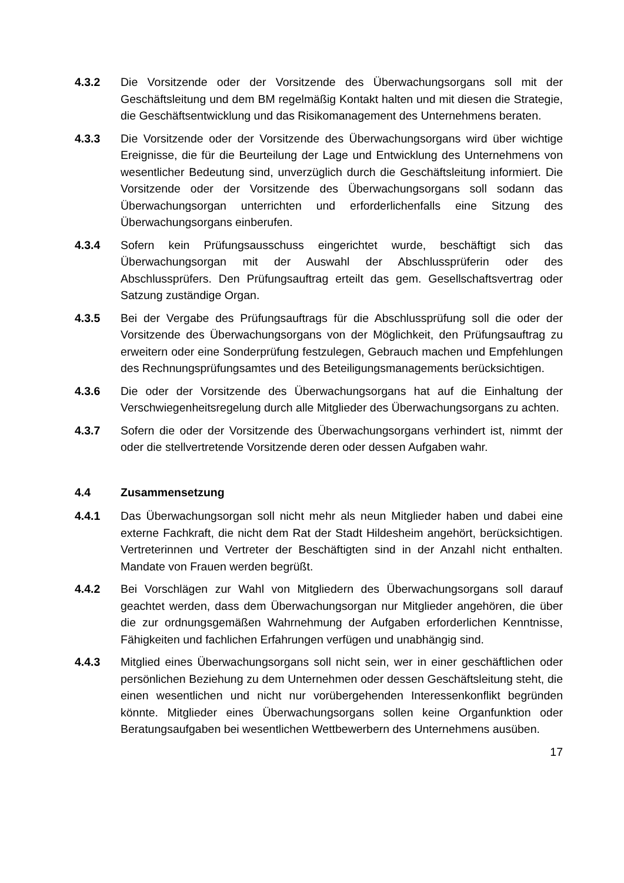4.3.2 Die Vorsitzende oder der Vorsitzende des Überwachungsorgans soll mit der Geschäftsleitung und dem BM regelmäßig Kontakt halten und mit diesen die Strategie, die Geschäftsentwicklung und das Risikomanagement des Unternehmens beraten.
4.3.3 Die Vorsitzende oder der Vorsitzende des Überwachungsorgans wird über wichtige Ereignisse, die für die Beurteilung der Lage und Entwicklung des Unternehmens von wesentlicher Bedeutung sind, unverzüglich durch die Geschäftsleitung informiert. Die Vorsitzende oder der Vorsitzende des Überwachungsorgans soll sodann das Überwachungsorgan unterrichten und erforderlichenfalls eine Sitzung des Überwachungsorgans einberufen.
4.3.4 Sofern kein Prüfungsausschuss eingerichtet wurde, beschäftigt sich das Überwachungsorgan mit der Auswahl der Abschlussprüferin oder des Abschlussprüfers. Den Prüfungsauftrag erteilt das gem. Gesellschaftsvertrag oder Satzung zuständige Organ.
4.3.5 Bei der Vergabe des Prüfungsauftrags für die Abschlussprüfung soll die oder der Vorsitzende des Überwachungsorgans von der Möglichkeit, den Prüfungsauftrag zu erweitern oder eine Sonderprüfung festzulegen, Gebrauch machen und Empfehlungen des Rechnungsprüfungsamtes und des Beteiligungsmanagements berücksichtigen.
4.3.6 Die oder der Vorsitzende des Überwachungsorgans hat auf die Einhaltung der Verschwiegenheitsregelung durch alle Mitglieder des Überwachungsorgans zu achten.
4.3.7 Sofern die oder der Vorsitzende des Überwachungsorgans verhindert ist, nimmt der oder die stellvertretende Vorsitzende deren oder dessen Aufgaben wahr.
4.4 Zusammensetzung
4.4.1 Das Überwachungsorgan soll nicht mehr als neun Mitglieder haben und dabei eine externe Fachkraft, die nicht dem Rat der Stadt Hildesheim angehört, berücksichtigen. Vertreterinnen und Vertreter der Beschäftigten sind in der Anzahl nicht enthalten. Mandate von Frauen werden begrüßt.
4.4.2 Bei Vorschlägen zur Wahl von Mitgliedern des Überwachungsorgans soll darauf geachtet werden, dass dem Überwachungsorgan nur Mitglieder angehören, die über die zur ordnungsgemäßen Wahrnehmung der Aufgaben erforderlichen Kenntnisse, Fähigkeiten und fachlichen Erfahrungen verfügen und unabhängig sind.
4.4.3 Mitglied eines Überwachungsorgans soll nicht sein, wer in einer geschäftlichen oder persönlichen Beziehung zu dem Unternehmen oder dessen Geschäftsleitung steht, die einen wesentlichen und nicht nur vorübergehenden Interessenkonflikt begründen könnte. Mitglieder eines Überwachungsorgans sollen keine Organfunktion oder Beratungsaufgaben bei wesentlichen Wettbewerbern des Unternehmens ausüben.
17